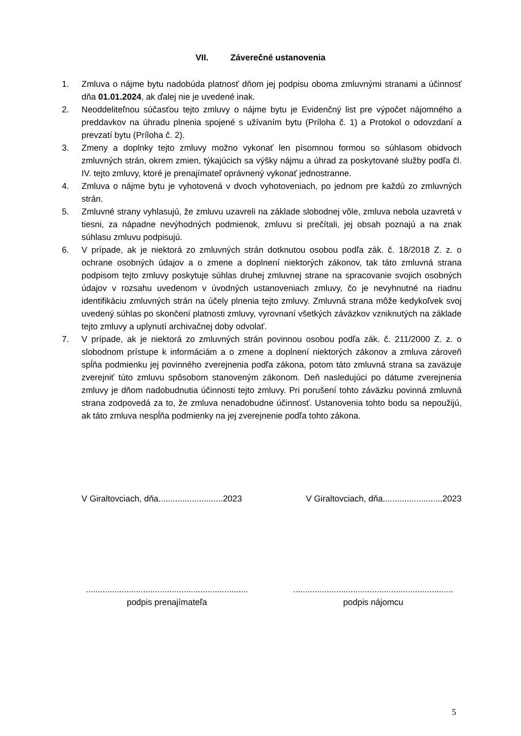VII. Záverečné ustanovenia
1. Zmluva o nájme bytu nadobúda platnosť dňom jej podpisu oboma zmluvnými stranami a účinnosť dňa 01.01.2024, ak ďalej nie je uvedené inak.
2. Neoddeliteľnou súčasťou tejto zmluvy o nájme bytu je Evidenčný list pre výpočet nájomného a preddavkov na úhradu plnenia spojené s užívaním bytu (Príloha č. 1) a Protokol o odovzdaní a prevzatí bytu (Príloha č. 2).
3. Zmeny a doplnky tejto zmluvy možno vykonať len písomnou formou so súhlasom obidvoch zmluvných strán, okrem zmien, týkajúcich sa výšky nájmu a úhrad za poskytované služby podľa čl. IV. tejto zmluvy, ktoré je prenajímateľ oprávnený vykonať jednostranne.
4. Zmluva o nájme bytu je vyhotovená v dvoch vyhotoveniach, po jednom pre každú zo zmluvných strán.
5. Zmluvné strany vyhlasujú, že zmluvu uzavreli na základe slobodnej vôle, zmluva nebola uzavretá v tiesni, za nápadne nevýhodných podmienok, zmluvu si prečítali, jej obsah poznajú a na znak súhlasu zmluvu podpisujú.
6. V prípade, ak je niektorá zo zmluvných strán dotknutou osobou podľa zák. č. 18/2018 Z. z. o ochrane osobných údajov a o zmene a doplnení niektorých zákonov, tak táto zmluvná strana podpisom tejto zmluvy poskytuje súhlas druhej zmluvnej strane na spracovanie svojich osobných údajov v rozsahu uvedenom v úvodných ustanoveniach zmluvy, čo je nevyhnutné na riadnu identifikáciu zmluvných strán na účely plnenia tejto zmluvy. Zmluvná strana môže kedykoľvek svoj uvedený súhlas po skončení platnosti zmluvy, vyrovnaní všetkých záväzkov vzniknutých na základe tejto zmluvy a uplynutí archivačnej doby odvolať.
7. V prípade, ak je niektorá zo zmluvných strán povinnou osobou podľa zák. č. 211/2000 Z. z. o slobodnom prístupe k informáciám a o zmene a doplnení niektorých zákonov a zmluva zároveň spĺňa podmienku jej povinného zverejnenia podľa zákona, potom táto zmluvná strana sa zaväzuje zverejniť túto zmluvu spôsobom stanoveným zákonom. Deň nasledujúci po dátume zverejnenia zmluvy je dňom nadobudnutia účinnosti tejto zmluvy. Pri porušení tohto záväzku povinná zmluvná strana zodpovedá za to, že zmluva nenadobudne účinnosť. Ustanovenia tohto bodu sa nepoužijú, ak táto zmluva nespĺňa podmienky na jej zverejnenie podľa tohto zákona.
V Giraltovciach, dňa...........................2023 V Giraltovciach, dňa.........................2023
....................................................................
podpis prenajímateľa
...................................................................
podpis nájomcu
5